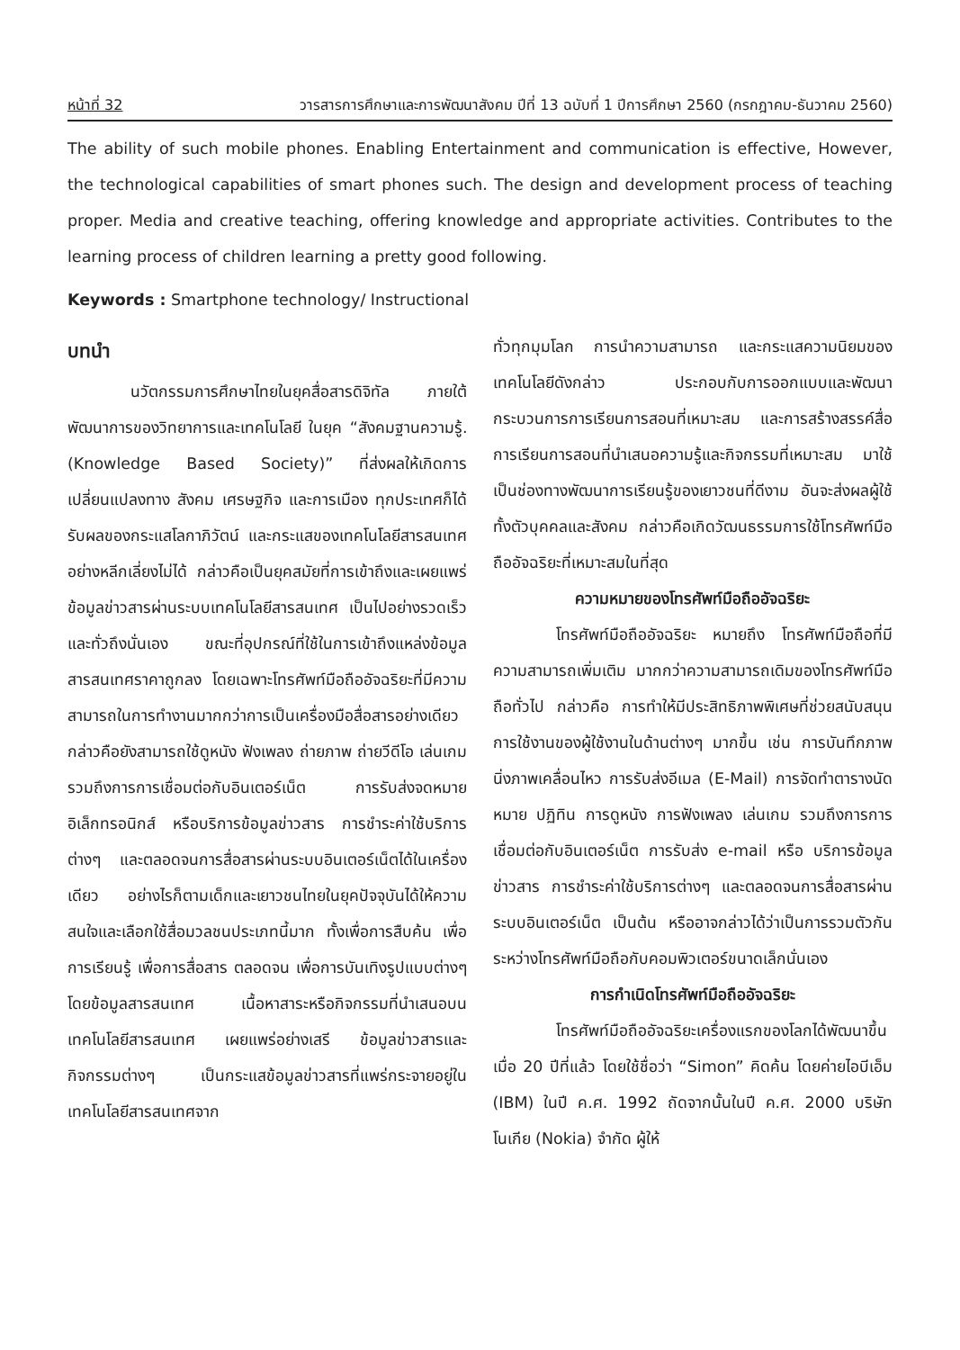หน้าที่ 32 วารสารการศึกษาและการพัฒนาสังคม ปีที่ 13 ฉบับที่ 1 ปีการศึกษา 2560 (กรกฎาคม-ธันวาคม 2560)
The ability of such mobile phones. Enabling Entertainment and communication is effective, However, the technological capabilities of smart phones such. The design and development process of teaching proper. Media and creative teaching, offering knowledge and appropriate activities. Contributes to the learning process of children learning a pretty good following.
Keywords : Smartphone technology/ Instructional
บทนำ
นวัตกรรมการศึกษาไทยในยุคสื่อสารดิจิทัล ภายใต้พัฒนาการของวิทยาการและเทคโนโลยี ในยุค “สังคมฐานความรู้. (Knowledge Based Society)” ที่ส่งผลให้เกิดการเปลี่ยนแปลงทาง สังคม เศรษฐกิจ และการเมือง ทุกประเทศก็ได้รับผลของกระแสโลกาภิวัตน์ และกระแสของเทคโนโลยีสารสนเทศอย่างหลีกเลี่ยงไม่ได้ กล่าวคือเป็นยุคสมัยที่การเข้าถึงและเผยแพร่ข้อมูลข่าวสารผ่านระบบเทคโนโลยีสารสนเทศ เป็นไปอย่างรวดเร็วและทั่วถึงนั่นเอง ขณะที่อุปกรณ์ที่ใช้ในการเข้าถึงแหล่งข้อมูลสารสนเทศราคาถูกลง โดยเฉพาะโทรศัพท์มือถืออัจฉริยะที่มีความสามารถในการทำงานมากกว่าการเป็นเครื่องมือสื่อสารอย่างเดียว กล่าวคือยังสามารถใช้ดูหนัง ฟังเพลง ถ่ายภาพ ถ่ายวีดีโอ เล่นเกม รวมถึงการการเชื่อมต่อกับอินเตอร์เน็ต การรับส่งจดหมายอิเล็กทรอนิกส์ หรือบริการข้อมูลข่าวสาร การชำระค่าใช้บริการต่างๆ และตลอดจนการสื่อสารผ่านระบบอินเตอร์เน็ตได้ในเครื่องเดียว อย่างไรก็ตามเด็กและเยาวชนไทยในยุคปัจจุบันได้ให้ความสนใจและเลือกใช้สื่อมวลชนประเภทนี้มาก ทั้งเพื่อการสืบค้น เพื่อการเรียนรู้ เพื่อการสื่อสาร ตลอดจน เพื่อการบันเทิงรูปแบบต่างๆ โดยข้อมูลสารสนเทศ เนื้อหาสาระหรือกิจกรรมที่นำเสนอบนเทคโนโลยีสารสนเทศ เผยแพร่อย่างเสรี ข้อมูลข่าวสารและกิจกรรมต่างๆ เป็นกระแสข้อมูลข่าวสารที่แพร่กระจายอยู่ในเทคโนโลยีสารสนเทศจาก
ทั่วทุกมุมโลก การนำความสามารถ และกระแสความนิยมของเทคโนโลยีดังกล่าว ประกอบกับการออกแบบและพัฒนากระบวนการการเรียนการสอนที่เหมาะสม และการสร้างสรรค์สื่อการเรียนการสอนที่นำเสนอความรู้และกิจกรรมที่เหมาะสม มาใช้เป็นช่องทางพัฒนาการเรียนรู้ของเยาวชนที่ดีงาม อันจะส่งผลผู้ใช้ทั้งตัวบุคคลและสังคม กล่าวคือเกิดวัฒนธรรมการใช้โทรศัพท์มือถืออัจฉริยะที่เหมาะสมในที่สุด
ความหมายของโทรศัพท์มือถืออัจฉริยะ
โทรศัพท์มือถืออัจฉริยะ หมายถึง โทรศัพท์มือถือที่มีความสามารถเพิ่มเติม มากกว่าความสามารถเดิมของโทรศัพท์มือถือทั่วไป กล่าวคือ การทำให้มีประสิทธิภาพพิเศษที่ช่วยสนับสนุนการใช้งานของผู้ใช้งานในด้านต่างๆ มากขึ้น เช่น การบันทึกภาพนิ่งภาพเคลื่อนไหว การรับส่งอีเมล (E-Mail) การจัดทำตารางนัดหมาย ปฏิทิน การดูหนัง การฟังเพลง เล่นเกม รวมถึงการการเชื่อมต่อกับอินเตอร์เน็ต การรับส่ง e-mail หรือ บริการข้อมูลข่าวสาร การชำระค่าใช้บริการต่างๆ และตลอดจนการสื่อสารผ่านระบบอินเตอร์เน็ต เป็นต้น หรืออาจกล่าวได้ว่าเป็นการรวมตัวกันระหว่างโทรศัพท์มือถือกับคอมพิวเตอร์ขนาดเล็กนั่นเอง
การกำเนิดโทรศัพท์มือถืออัจฉริยะ
โทรศัพท์มือถืออัจฉริยะเครื่องแรกของโลกได้พัฒนาขึ้นเมื่อ 20 ปีที่แล้ว โดยใช้ชื่อว่า “Simon” คิดค้น โดยค่ายไอบีเอ็ม (IBM) ในปี ค.ศ. 1992 ถัดจากนั้นในปี ค.ศ. 2000 บริษัทโนเกีย (Nokia) จำกัด ผู้ให้